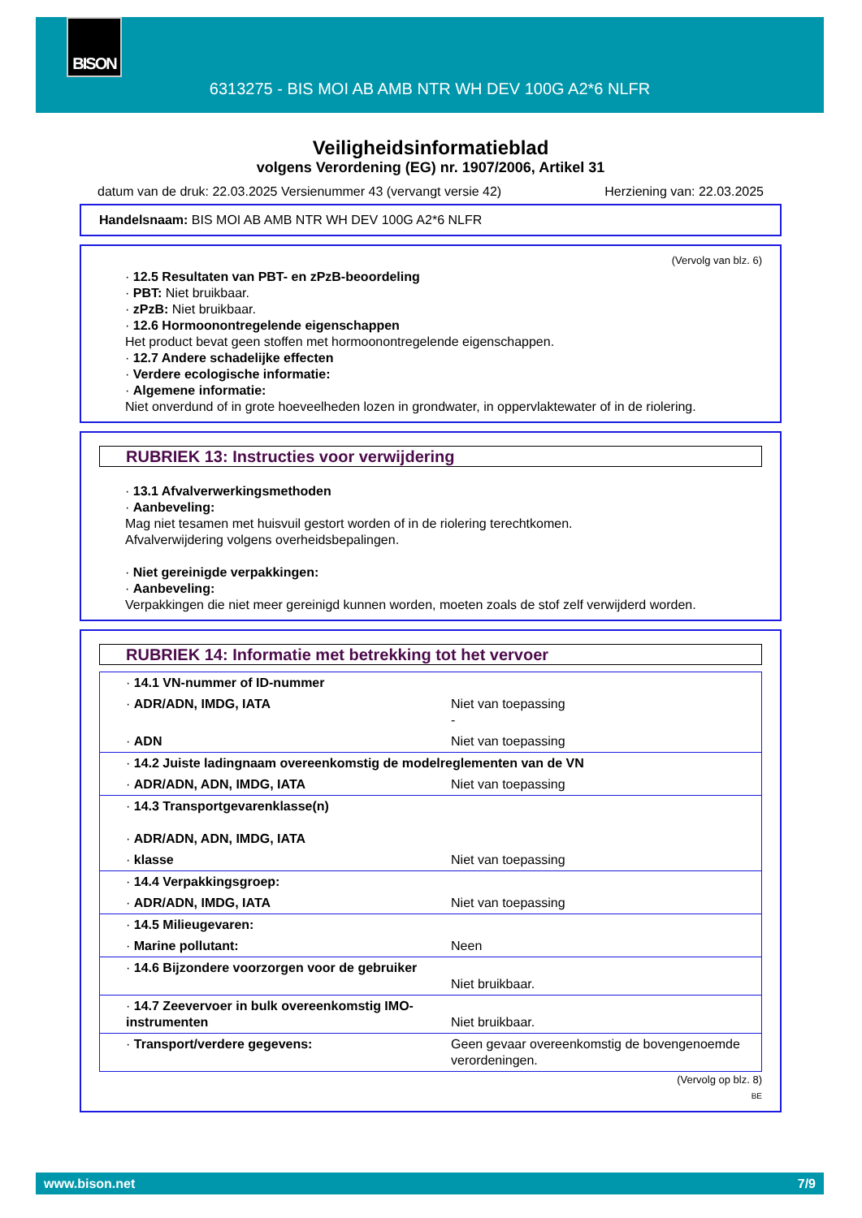BISON
6313275 - BIS MOI AB AMB NTR WH DEV 100G A2*6 NLFR
Veiligheidsinformatieblad
volgens Verordening (EG) nr. 1907/2006, Artikel 31
datum van de druk: 22.03.2025 Versienummer 43 (vervangt versie 42) Herziening van: 22.03.2025
Handelsnaam: BIS MOI AB AMB NTR WH DEV 100G A2*6 NLFR
(Vervolg van blz. 6)
· 12.5 Resultaten van PBT- en zPzB-beoordeling
· PBT: Niet bruikbaar.
· zPzB: Niet bruikbaar.
· 12.6 Hormoonontregelende eigenschappen
Het product bevat geen stoffen met hormoonontregelende eigenschappen.
· 12.7 Andere schadelijke effecten
· Verdere ecologische informatie:
· Algemene informatie:
Niet onverdund of in grote hoeveelheden lozen in grondwater, in oppervlaktewater of in de riolering.
RUBRIEK 13: Instructies voor verwijdering
· 13.1 Afvalverwerkingsmethoden
· Aanbeveling:
Mag niet tesamen met huisvuil gestort worden of in de riolering terechtkomen.
Afvalverwijdering volgens overheidsbepalingen.
· Niet gereinigde verpakkingen:
· Aanbeveling:
Verpakkingen die niet meer gereinigd kunnen worden, moeten zoals de stof zelf verwijderd worden.
RUBRIEK 14: Informatie met betrekking tot het vervoer
| · 14.1 VN-nummer of ID-nummer | |
| · ADR/ADN, IMDG, IATA | Niet van toepassing - |
| · ADN | Niet van toepassing |
| · 14.2 Juiste ladingnaam overeenkomstig de modelreglementen van de VN | |
| · ADR/ADN, ADN, IMDG, IATA | Niet van toepassing |
| · 14.3 Transportgevarenklasse(n) · ADR/ADN, ADN, IMDG, IATA | |
| · klasse | Niet van toepassing |
| · 14.4 Verpakkingsgroep: | |
| · ADR/ADN, IMDG, IATA | Niet van toepassing |
| · 14.5 Milieugevaren: | |
| · Marine pollutant: | Neen |
| · 14.6 Bijzondere voorzorgen voor de gebruiker | Niet bruikbaar. |
| · 14.7 Zeevervoer in bulk overeenkomstig IMO-instrumenten | Niet bruikbaar. |
| · Transport/verdere gegevens: | Geen gevaar overeenkomstig de bovengenoemde verordeningen. |
(Vervolg op blz. 8)
BE
www.bison.net 7/9